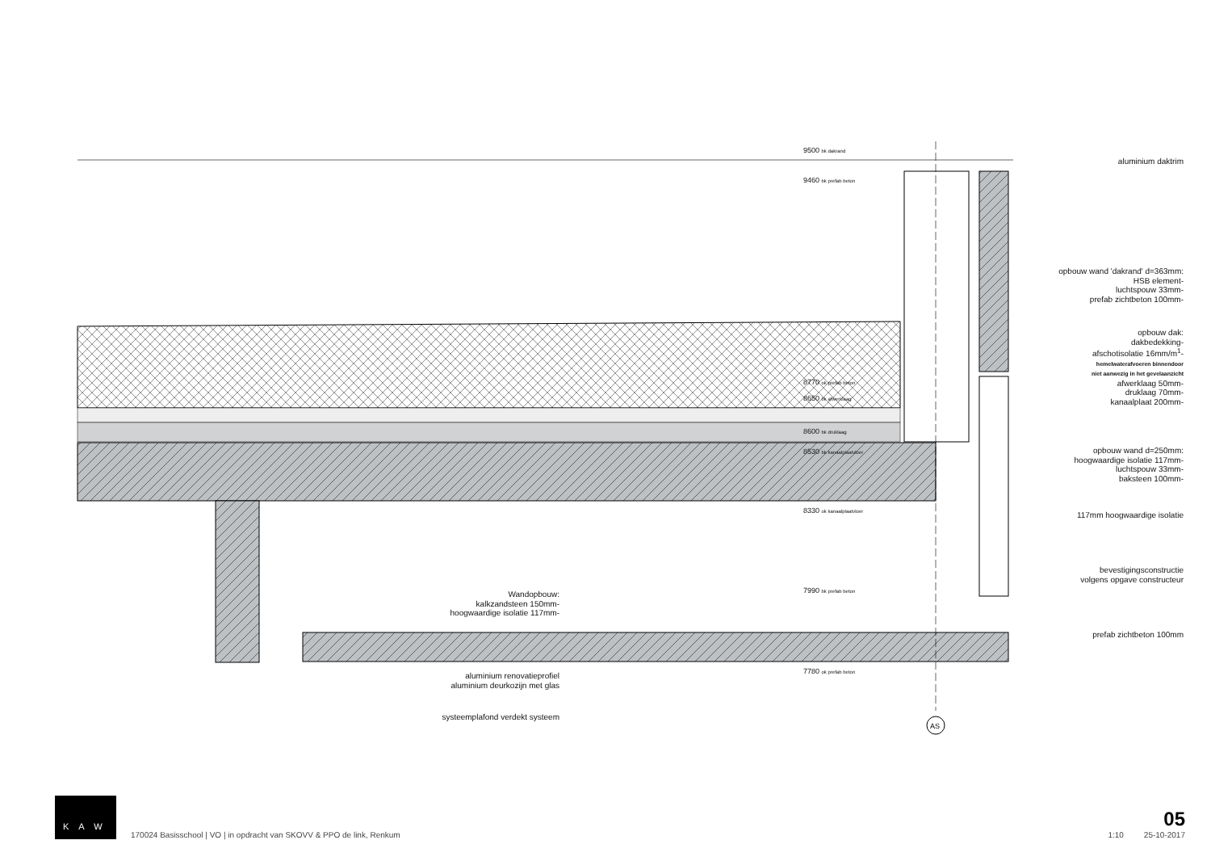AS
aluminium daktrim
opbouw wand 'dakrand' d=363mm:
HSB element-
luchtspouw 33mm-
prefab zichtbeton 100mm-
opbouw dak:
dakbedekking-
afschotisolatie 16mm/m<sup>1</sup>-
hemelwaterafvoeren binnendoor
niet aanwezig in het gevelaanzicht
afwerklaag 50mm-
druklaag 70mm-
kanaalplaat 200mm-
opbouw wand d=250mm:
hoogwaardige isolatie 117mm-
luchtspouw 33mm-
baksteen 100mm-
117mm hoogwaardige isolatie
bevestigingsconstructie
volgens opgave constructeur
prefab zichtbeton 100mm
Wandopbouw:
kalkzandsteen 150mm-
hoogwaardige isolatie 117mm-
aluminium renovatieprofiel
aluminium deurkozijn met glas
systeemplafond verdekt systeem
9500 bk dakrand
9460 bk prefab beton
8770 ok prefab beton
8650 bk afwerklaag
8600 bk druklaag
8530 bk kanaalplaatvloer
8330 ok kanaalplaatvloer
7990 bk prefab beton
7780 ok prefab beton
KAW
170024 Basisschool | VO | in opdracht van SKOVV & PPO de link, Renkum
05
1:10 25-10-2017